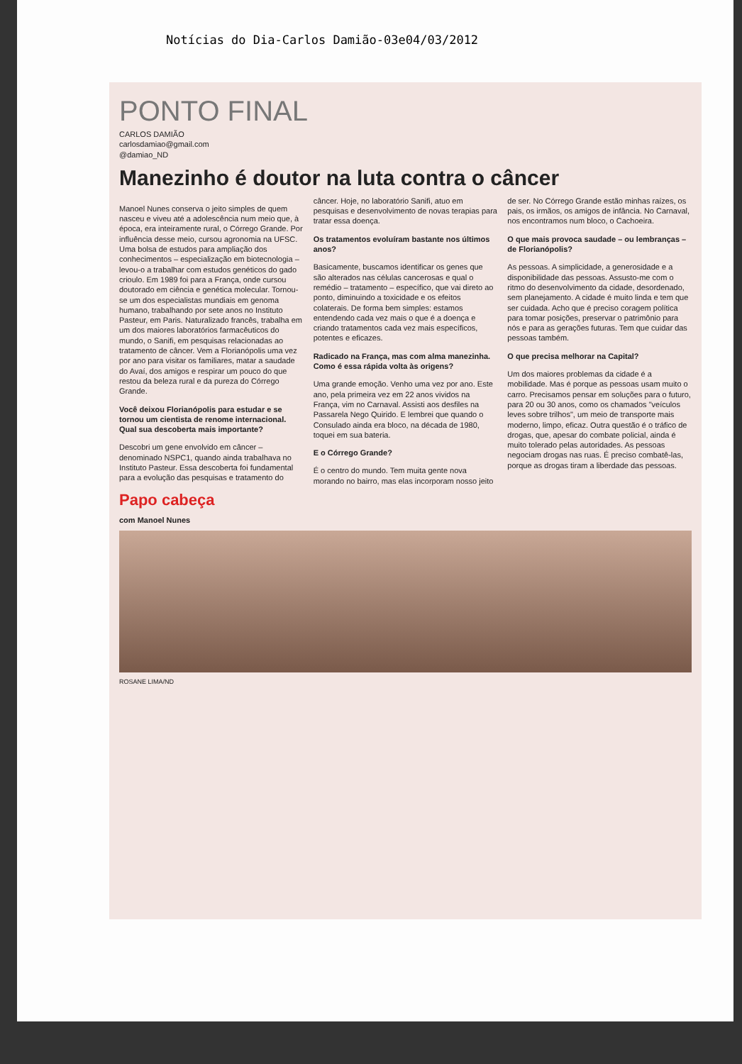Notícias do Dia-Carlos Damião-03e04/03/2012
PONTO FINAL
CARLOS DAMIÃO
carlosdamiao@gmail.com
@damiao_ND
Manezinho é doutor na luta contra o câncer
Manoel Nunes conserva o jeito simples de quem nasceu e viveu até a adolescência num meio que, à época, era inteiramente rural, o Córrego Grande. Por influência desse meio, cursou agronomia na UFSC. Uma bolsa de estudos para ampliação dos conhecimentos – especialização em biotecnologia – levou-o a trabalhar com estudos genéticos do gado crioulo. Em 1989 foi para a França, onde cursou doutorado em ciência e genética molecular. Tornou-se um dos especialistas mundiais em genoma humano, trabalhando por sete anos no Instituto Pasteur, em Paris. Naturalizado francês, trabalha em um dos maiores laboratórios farmacêuticos do mundo, o Sanifi, em pesquisas relacionadas ao tratamento de câncer. Vem a Florianópolis uma vez por ano para visitar os familiares, matar a saudade do Avaí, dos amigos e respirar um pouco do que restou da beleza rural e da pureza do Córrego Grande.
Você deixou Florianópolis para estudar e se tornou um cientista de renome internacional. Qual sua descoberta mais importante?
Descobri um gene envolvido em câncer – denominado NSPC1, quando ainda trabalhava no Instituto Pasteur. Essa descoberta foi fundamental para a evolução das pesquisas e tratamento do câncer. Hoje, no laboratório Sanifi, atuo em pesquisas e desenvolvimento de novas terapias para tratar essa doença.
Os tratamentos evoluíram bastante nos últimos anos?
Basicamente, buscamos identificar os genes que são alterados nas células cancerosas e qual o remédio – tratamento – específico, que vai direto ao ponto, diminuindo a toxicidade e os efeitos colaterais. De forma bem simples: estamos entendendo cada vez mais o que é a doença e criando tratamentos cada vez mais específicos, potentes e eficazes.
Radicado na França, mas com alma manezinha. Como é essa rápida volta às origens?
Uma grande emoção. Venho uma vez por ano. Este ano, pela primeira vez em 22 anos vividos na França, vim no Carnaval. Assisti aos desfiles na Passarela Nego Quirido. E lembrei que quando o Consulado ainda era bloco, na década de 1980, toquei em sua bateria.
E o Córrego Grande?
É o centro do mundo. Tem muita gente nova morando no bairro, mas elas incorporam nosso jeito de ser. No Córrego Grande estão minhas raízes, os pais, os irmãos, os amigos de infância. No Carnaval, nos encontramos num bloco, o Cachoeira.
O que mais provoca saudade – ou lembranças – de Florianópolis?
As pessoas. A simplicidade, a generosidade e a disponibilidade das pessoas. Assusto-me com o ritmo do desenvolvimento da cidade, desordenado, sem planejamento. A cidade é muito linda e tem que ser cuidada. Acho que é preciso coragem política para tomar posições, preservar o patrimônio para nós e para as gerações futuras. Tem que cuidar das pessoas também.
O que precisa melhorar na Capital?
Um dos maiores problemas da cidade é a mobilidade. Mas é porque as pessoas usam muito o carro. Precisamos pensar em soluções para o futuro, para 20 ou 30 anos, como os chamados "veículos leves sobre trilhos", um meio de transporte mais moderno, limpo, eficaz. Outra questão é o tráfico de drogas, que, apesar do combate policial, ainda é muito tolerado pelas autoridades. As pessoas negociam drogas nas ruas. É preciso combatê-las, porque as drogas tiram a liberdade das pessoas.
Papo cabeça
com Manoel Nunes
ROSANE LIMA/ND